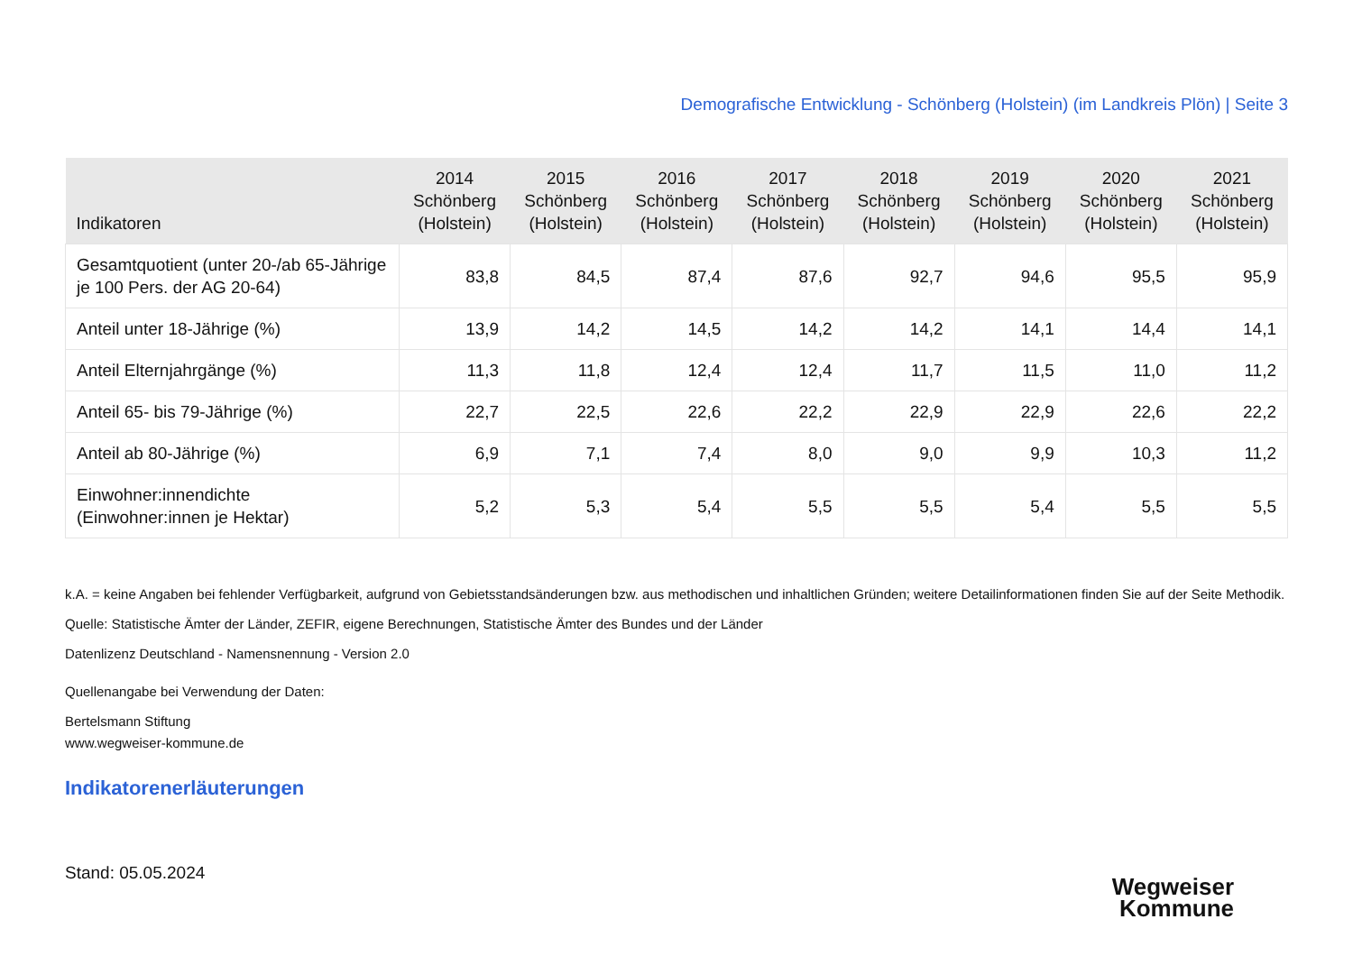Demografische Entwicklung - Schönberg (Holstein) (im Landkreis Plön) | Seite 3
| Indikatoren | 2014 Schönberg (Holstein) | 2015 Schönberg (Holstein) | 2016 Schönberg (Holstein) | 2017 Schönberg (Holstein) | 2018 Schönberg (Holstein) | 2019 Schönberg (Holstein) | 2020 Schönberg (Holstein) | 2021 Schönberg (Holstein) |
| --- | --- | --- | --- | --- | --- | --- | --- | --- |
| Gesamtquotient (unter 20-/ab 65-Jährige je 100 Pers. der AG 20-64) | 83,8 | 84,5 | 87,4 | 87,6 | 92,7 | 94,6 | 95,5 | 95,9 |
| Anteil unter 18-Jährige (%) | 13,9 | 14,2 | 14,5 | 14,2 | 14,2 | 14,1 | 14,4 | 14,1 |
| Anteil Elternjahrgänge (%) | 11,3 | 11,8 | 12,4 | 12,4 | 11,7 | 11,5 | 11,0 | 11,2 |
| Anteil 65- bis 79-Jährige (%) | 22,7 | 22,5 | 22,6 | 22,2 | 22,9 | 22,9 | 22,6 | 22,2 |
| Anteil ab 80-Jährige (%) | 6,9 | 7,1 | 7,4 | 8,0 | 9,0 | 9,9 | 10,3 | 11,2 |
| Einwohner:innendichte (Einwohner:innen je Hektar) | 5,2 | 5,3 | 5,4 | 5,5 | 5,5 | 5,4 | 5,5 | 5,5 |
k.A. = keine Angaben bei fehlender Verfügbarkeit, aufgrund von Gebietsstandsänderungen bzw. aus methodischen und inhaltlichen Gründen; weitere Detailinformationen finden Sie auf der Seite Methodik.
Quelle: Statistische Ämter der Länder, ZEFIR, eigene Berechnungen, Statistische Ämter des Bundes und der Länder
Datenlizenz Deutschland - Namensnennung - Version 2.0
Quellenangabe bei Verwendung der Daten:
Bertelsmann Stiftung
www.wegweiser-kommune.de
Indikatorenerläuterungen
Stand: 05.05.2024
Wegweiser
Kommune